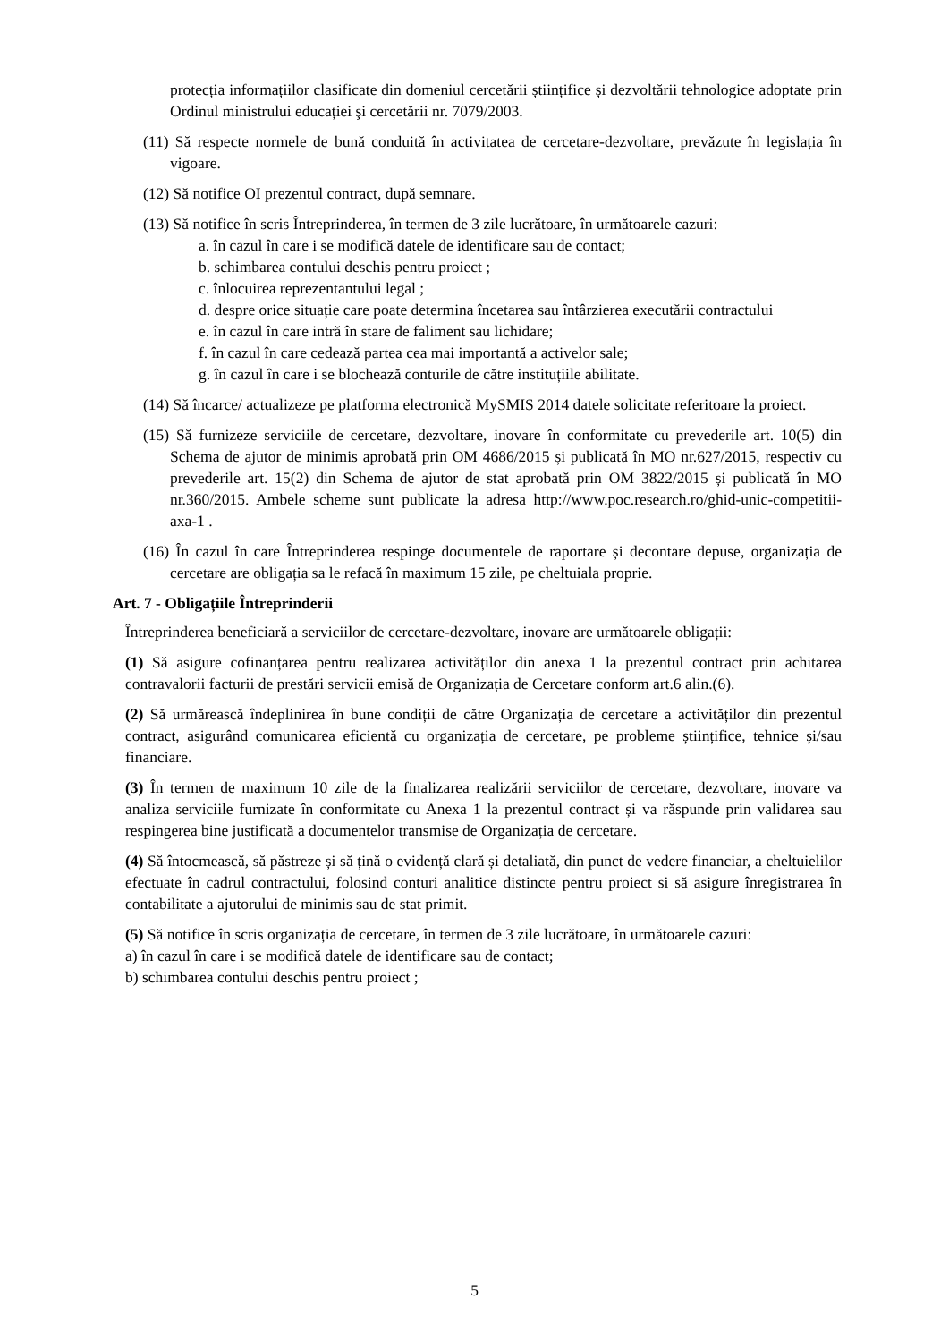protecția informațiilor clasificate din domeniul cercetării științifice și dezvoltării tehnologice adoptate prin Ordinul ministrului educației şi cercetării nr. 7079/2003.
(11) Să respecte normele de bună conduită în activitatea de cercetare-dezvoltare, prevăzute în legislația în vigoare.
(12) Să notifice OI prezentul contract, după semnare.
(13) Să notifice în scris Întreprinderea, în termen de 3 zile lucrătoare, în următoarele cazuri:
a. în cazul în care i se modifică datele de identificare sau de contact;
b. schimbarea contului deschis pentru proiect ;
c. înlocuirea reprezentantului legal ;
d. despre orice situație care poate determina încetarea sau întârzierea executării contractului
e. în cazul în care intră în stare de faliment sau lichidare;
f. în cazul în care cedează partea cea mai importantă a activelor sale;
g. în cazul în care i se blochează conturile de către instituțiile abilitate.
(14) Să încarce/ actualizeze pe platforma electronică MySMIS 2014 datele solicitate referitoare la proiect.
(15) Să furnizeze serviciile de cercetare, dezvoltare, inovare în conformitate cu prevederile art. 10(5) din Schema de ajutor de minimis aprobată prin OM 4686/2015 și publicată în MO nr.627/2015, respectiv cu prevederile art. 15(2) din Schema de ajutor de stat aprobată prin OM 3822/2015 și publicată în MO nr.360/2015. Ambele scheme sunt publicate la adresa http://www.poc.research.ro/ghid-unic-competitii-axa-1 .
(16) În cazul în care Întreprinderea respinge documentele de raportare și decontare depuse, organizația de cercetare are obligația sa le refacă în maximum 15 zile, pe cheltuiala proprie.
Art. 7 - Obligațiile Întreprinderii
Întreprinderea beneficiară a serviciilor de cercetare-dezvoltare, inovare are următoarele obligații:
(1) Să asigure cofinanțarea pentru realizarea activităților din anexa 1 la prezentul contract prin achitarea contravalorii facturii de prestări servicii emisă de Organizația de Cercetare conform art.6 alin.(6).
(2) Să urmărească îndeplinirea în bune condiții de către Organizația de cercetare a activităților din prezentul contract, asigurând comunicarea eficientă cu organizația de cercetare, pe probleme științifice, tehnice și/sau financiare.
(3) În termen de maximum 10 zile de la finalizarea realizării serviciilor de cercetare, dezvoltare, inovare va analiza serviciile furnizate în conformitate cu Anexa 1 la prezentul contract și va răspunde prin validarea sau respingerea bine justificată a documentelor transmise de Organizația de cercetare.
(4) Să întocmească, să păstreze și să țină o evidență clară și detaliată, din punct de vedere financiar, a cheltuielilor efectuate în cadrul contractului, folosind conturi analitice distincte pentru proiect si să asigure înregistrarea în contabilitate a ajutorului de minimis sau de stat primit.
(5) Să notifice în scris organizația de cercetare, în termen de 3 zile lucrătoare, în următoarele cazuri:
a) în cazul în care i se modifică datele de identificare sau de contact;
b) schimbarea contului deschis pentru proiect ;
5